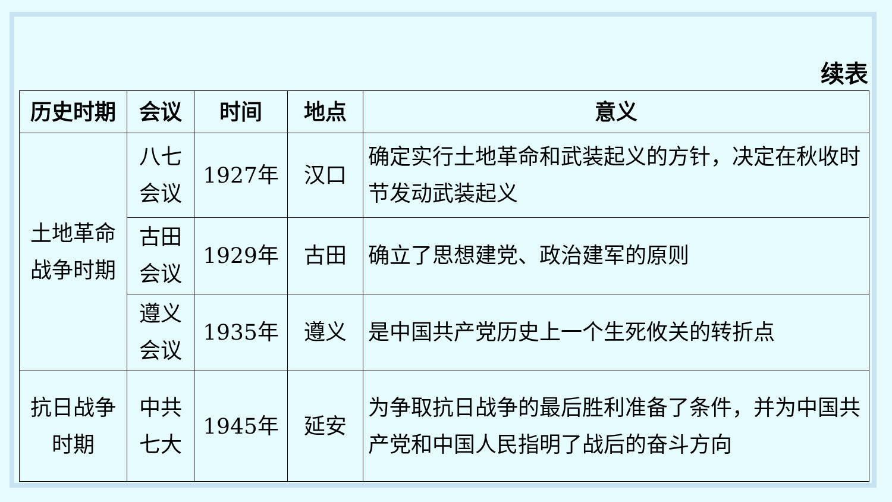续表
| 历史时期 | 会议 | 时间 | 地点 | 意义 |
| --- | --- | --- | --- | --- |
| 土地革命 战争时期 | 八七 会议 | 1927年 | 汉口 | 确定实行土地革命和武装起义的方针，决定在秋收时节发动武装起义 |
| | 古田 会议 | 1929年 | 古田 | 确立了思想建党、政治建军的原则 |
| | 遵义 会议 | 1935年 | 遵义 | 是中国共产党历史上一个生死攸关的转折点 |
| 抗日战争 时期 | 中共 七大 | 1945年 | 延安 | 为争取抗日战争的最后胜利准备了条件，并为中国共产党和中国人民指明了战后的奋斗方向 |